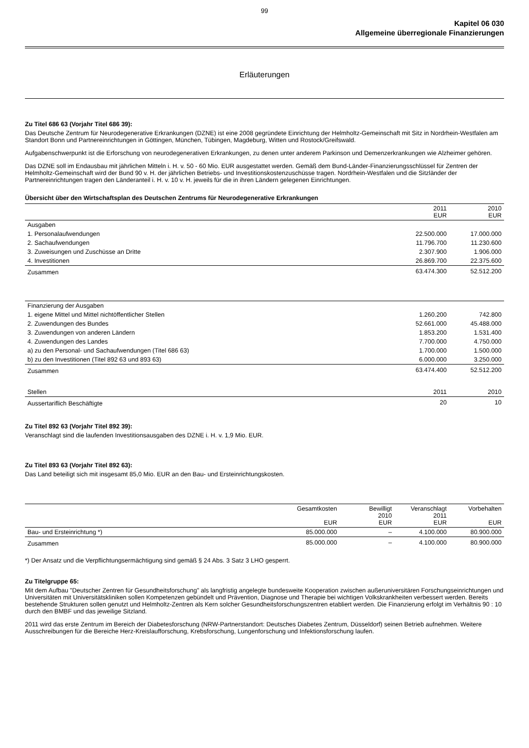99
Kapitel 06 030
Allgemeine überregionale Finanzierungen
Erläuterungen
Zu Titel 686 63 (Vorjahr Titel 686 39):
Das Deutsche Zentrum für Neurodegenerative Erkrankungen (DZNE) ist eine 2008 gegründete Einrichtung der Helmholtz-Gemeinschaft mit Sitz in Nordrhein-Westfalen am Standort Bonn und Partnereinrichtungen in Göttingen, München, Tübingen, Magdeburg, Witten und Rostock/Greifswald.
Aufgabenschwerpunkt ist die Erforschung von neurodegenerativen Erkrankungen, zu denen unter anderem Parkinson und Demenzerkrankungen wie Alzheimer gehören.
Das DZNE soll im Endausbau mit jährlichen Mitteln i. H. v. 50 - 60 Mio. EUR ausgestattet werden. Gemäß dem Bund-Länder-Finanzierungsschlüssel für Zentren der Helmholtz-Gemeinschaft wird der Bund 90 v. H. der jährlichen Betriebs- und Investitionskostenzuschüsse tragen. Nordrhein-Westfalen und die Sitzländer der Partnereinrichtungen tragen den Länderanteil i. H. v. 10 v. H. jeweils für die in ihren Ländern gelegenen Einrichtungen.
Übersicht über den Wirtschaftsplan des Deutschen Zentrums für Neurodegenerative Erkrankungen
| | 2011 EUR | 2010 EUR |
| --- | --- | --- |
| Ausgaben | | |
| 1. Personalaufwendungen | 22.500.000 | 17.000.000 |
| 2. Sachaufwendungen | 11.796.700 | 11.230.600 |
| 3. Zuweisungen und Zuschüsse an Dritte | 2.307.900 | 1.906.000 |
| 4. Investitionen | 26.869.700 | 22.375.600 |
| Zusammen | 63.474.300 | 52.512.200 |
| Finanzierung der Ausgaben | | |
| 1. eigene Mittel und Mittel nichtöffentlicher Stellen | 1.260.200 | 742.800 |
| 2. Zuwendungen des Bundes | 52.661.000 | 45.488.000 |
| 3. Zuwendungen von anderen Ländern | 1.853.200 | 1.531.400 |
| 4. Zuwendungen des Landes | 7.700.000 | 4.750.000 |
| a) zu den Personal- und Sachaufwendungen (Titel 686 63) | 1.700.000 | 1.500.000 |
| b) zu den Investitionen (Titel 892 63 und 893 63) | 6.000.000 | 3.250.000 |
| Zusammen | 63.474.400 | 52.512.200 |
| Stellen | 2011 | 2010 |
| --- | --- | --- |
| Aussertariflich Beschäftigte | 20 | 10 |
Zu Titel 892 63 (Vorjahr Titel 892 39):
Veranschlagt sind die laufenden Investitionsausgaben des DZNE i. H. v. 1,9 Mio. EUR.
Zu Titel 893 63 (Vorjahr Titel 892 63):
Das Land beteiligt sich mit insgesamt 85,0 Mio. EUR an den Bau- und Ersteinrichtungskosten.
| | Gesamtkosten EUR | Bewilligt 2010 EUR | Veranschlagt 2011 EUR | Vorbehalten EUR |
| --- | --- | --- | --- | --- |
| Bau- und Ersteinrichtung *) | 85.000.000 | – | 4.100.000 | 80.900.000 |
| Zusammen | 85.000.000 | – | 4.100.000 | 80.900.000 |
*) Der Ansatz und die Verpflichtungsermächtigung sind gemäß § 24 Abs. 3 Satz 3 LHO gesperrt.
Zu Titelgruppe 65:
Mit dem Aufbau "Deutscher Zentren für Gesundheitsforschung" als langfristig angelegte bundesweite Kooperation zwischen außeruniversitären Forschungseinrichtungen und Universitäten mit Universitätskliniken sollen Kompetenzen gebündelt und Prävention, Diagnose und Therapie bei wichtigen Volkskrankheiten verbessert werden. Bereits bestehende Strukturen sollen genutzt und Helmholtz-Zentren als Kern solcher Gesundheitsforschungszentren etabliert werden. Die Finanzierung erfolgt im Verhältnis 90 : 10 durch den BMBF und das jeweilige Sitzland.
2011 wird das erste Zentrum im Bereich der Diabetesforschung (NRW-Partnerstandort: Deutsches Diabetes Zentrum, Düsseldorf) seinen Betrieb aufnehmen. Weitere Ausschreibungen für die Bereiche Herz-Kreislaufforschung, Krebsforschung, Lungenforschung und Infektionsforschung laufen.